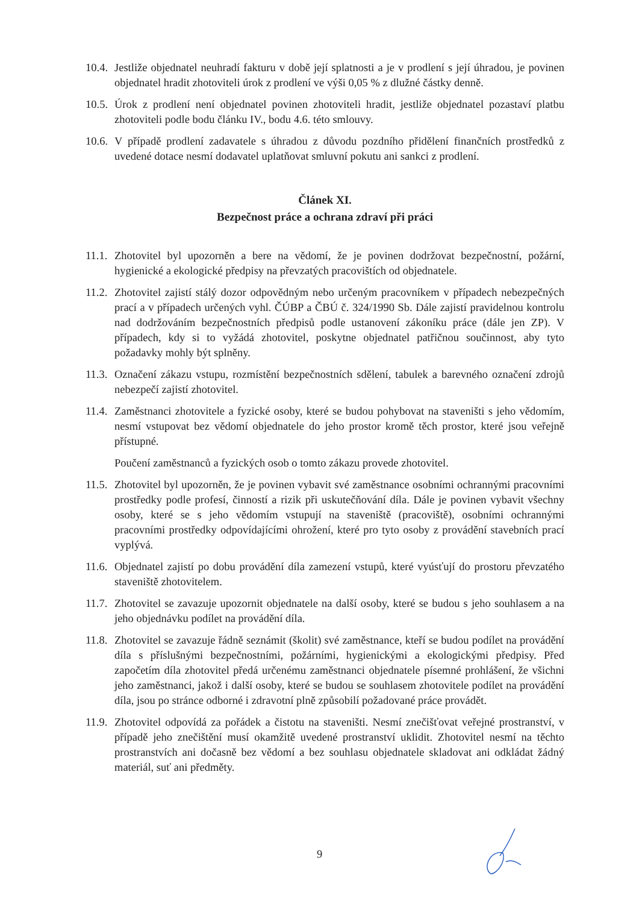10.4. Jestliže objednatel neuhradí fakturu v době její splatnosti a je v prodlení s její úhradou, je povinen objednatel hradit zhotoviteli úrok z prodlení ve výši 0,05 % z dlužné částky denně.
10.5. Úrok z prodlení není objednatel povinen zhotoviteli hradit, jestliže objednatel pozastaví platbu zhotoviteli podle bodu článku IV., bodu 4.6. této smlouvy.
10.6. V případě prodlení zadavatele s úhradou z důvodu pozdního přidělení finančních prostředků z uvedené dotace nesmí dodavatel uplatňovat smluvní pokutu ani sankci z prodlení.
Článek XI.
Bezpečnost práce a ochrana zdraví při práci
11.1. Zhotovitel byl upozorněn a bere na vědomí, že je povinen dodržovat bezpečnostní, požární, hygienické a ekologické předpisy na převzatých pracovištích od objednatele.
11.2. Zhotovitel zajistí stálý dozor odpovědným nebo určeným pracovníkem v případech nebezpečných prací a v případech určených vyhl. ČÚBP a ČBÚ č. 324/1990 Sb. Dále zajistí pravidelnou kontrolu nad dodržováním bezpečnostních předpisů podle ustanovení zákoníku práce (dále jen ZP). V případech, kdy si to vyžádá zhotovitel, poskytne objednatel patřičnou součinnost, aby tyto požadavky mohly být splněny.
11.3. Označení zákazu vstupu, rozmístění bezpečnostních sdělení, tabulek a barevného označení zdrojů nebezpečí zajistí zhotovitel.
11.4. Zaměstnanci zhotovitele a fyzické osoby, které se budou pohybovat na staveništi s jeho vědomím, nesmí vstupovat bez vědomí objednatele do jeho prostor kromě těch prostor, které jsou veřejně přístupné.
Poučení zaměstnanců a fyzických osob o tomto zákazu provede zhotovitel.
11.5. Zhotovitel byl upozorněn, že je povinen vybavit své zaměstnance osobními ochrannými pracovními prostředky podle profesí, činností a rizik při uskutečňování díla. Dále je povinen vybavit všechny osoby, které se s jeho vědomím vstupují na staveniště (pracoviště), osobními ochrannými pracovními prostředky odpovídajícími ohrožení, které pro tyto osoby z provádění stavebních prací vyplývá.
11.6. Objednatel zajistí po dobu provádění díla zamezení vstupů, které vyúsťují do prostoru převzatého staveniště zhotovitelem.
11.7. Zhotovitel se zavazuje upozornit objednatele na další osoby, které se budou s jeho souhlasem a na jeho objednávku podílet na provádění díla.
11.8. Zhotovitel se zavazuje řádně seznámit (školit) své zaměstnance, kteří se budou podílet na provádění díla s příslušnými bezpečnostními, požárními, hygienickými a ekologickými předpisy. Před započetím díla zhotovitel předá určenému zaměstnanci objednatele písemné prohlášení, že všichni jeho zaměstnanci, jakož i další osoby, které se budou se souhlasem zhotovitele podílet na provádění díla, jsou po stránce odborné i zdravotní plně způsobilí požadované práce provádět.
11.9. Zhotovitel odpovídá za pořádek a čistotu na staveništi. Nesmí znečišťovat veřejné prostranství, v případě jeho znečištění musí okamžitě uvedené prostranství uklidit. Zhotovitel nesmí na těchto prostranstvích ani dočasně bez vědomí a bez souhlasu objednatele skladovat ani odkládat žádný materiál, suť ani předměty.
9